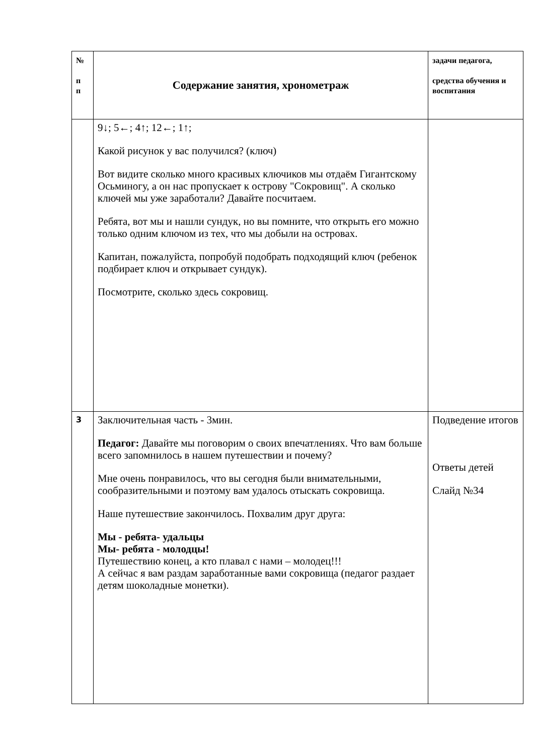| № п п | Содержание занятия, хронометраж | задачи педагога, средства обучения и воспитания |
| --- | --- | --- |
| | 9↓; 5←; 4↑; 12←; 1↑; Какой рисунок у вас получился? (ключ) Вот видите сколько много красивых ключиков мы отдаём Гигантскому Осьминогу, а он нас пропускает к острову "Сокровищ". А сколько ключей мы уже заработали? Давайте посчитаем. Ребята, вот мы и нашли сундук, но вы помните, что открыть его можно только одним ключом из тех, что мы добыли на островах. Капитан, пожалуйста, попробуй подобрать подходящий ключ (ребенок подбирает ключ и открывает сундук). Посмотрите, сколько здесь сокровищ. | |
| 3 | Заключительная часть - 3мин. Педагог: Давайте мы поговорим о своих впечатлениях. Что вам больше всего запомнилось в нашем путешествии и почему? Мне очень понравилось, что вы сегодня были внимательными, сообразительными и поэтому вам удалось отыскать сокровища. Наше путешествие закончилось. Похвалим друг друга: Мы - ребята- удальцы Мы- ребята - молодцы! Путешествию конец, а кто плавал с нами – молодец!!! А сейчас я вам раздам заработанные вами сокровища (педагог раздает детям шоколадные монетки). | Подведение итогов Ответы детей Слайд №34 |